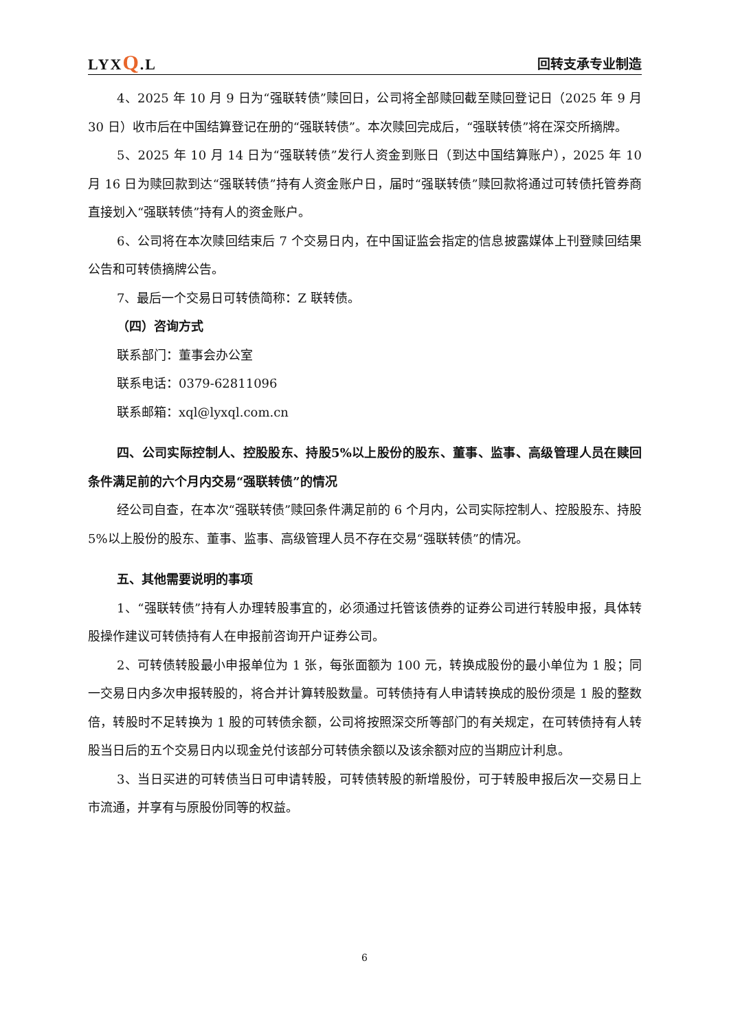LYXQ.L
回转支承专业制造
4、2025 年 10 月 9 日为“强联转债”赎回日，公司将全部赎回截至赎回登记日（2025 年 9 月 30 日）收市后在中国结算登记在册的“强联转债”。本次赎回完成后，“强联转债”将在深交所摘牌。
5、2025 年 10 月 14 日为“强联转债”发行人资金到账日（到达中国结算账户），2025 年 10 月 16 日为赎回款到达“强联转债”持有人资金账户日，届时“强联转债”赎回款将通过可转债托管券商直接划入“强联转债”持有人的资金账户。
6、公司将在本次赎回结束后 7 个交易日内，在中国证监会指定的信息披露媒体上刊登赎回结果公告和可转债摘牌公告。
7、最后一个交易日可转债简称：Z 联转债。
（四）咨询方式
联系部门：董事会办公室
联系电话：0379-62811096
联系邮箱：xql@lyxql.com.cn
四、公司实际控制人、控股股东、持股5%以上股份的股东、董事、监事、高级管理人员在赎回条件满足前的六个月内交易“强联转债”的情况
经公司自查，在本次“强联转债”赎回条件满足前的 6 个月内，公司实际控制人、控股股东、持股 5%以上股份的股东、董事、监事、高级管理人员不存在交易“强联转债”的情况。
五、其他需要说明的事项
1、“强联转债”持有人办理转股事宜的，必须通过托管该债券的证券公司进行转股申报，具体转股操作建议可转债持有人在申报前咨询开户证券公司。
2、可转债转股最小申报单位为 1 张，每张面额为 100 元，转换成股份的最小单位为 1 股；同一交易日内多次申报转股的，将合并计算转股数量。可转债持有人申请转换成的股份须是 1 股的整数倍，转股时不足转换为 1 股的可转债余额，公司将按照深交所等部门的有关规定，在可转债持有人转股当日后的五个交易日内以现金兑付该部分可转债余额以及该余额对应的当期应计利息。
3、当日买进的可转债当日可申请转股，可转债转股的新增股份，可于转股申报后次一交易日上市流通，并享有与原股份同等的权益。
6